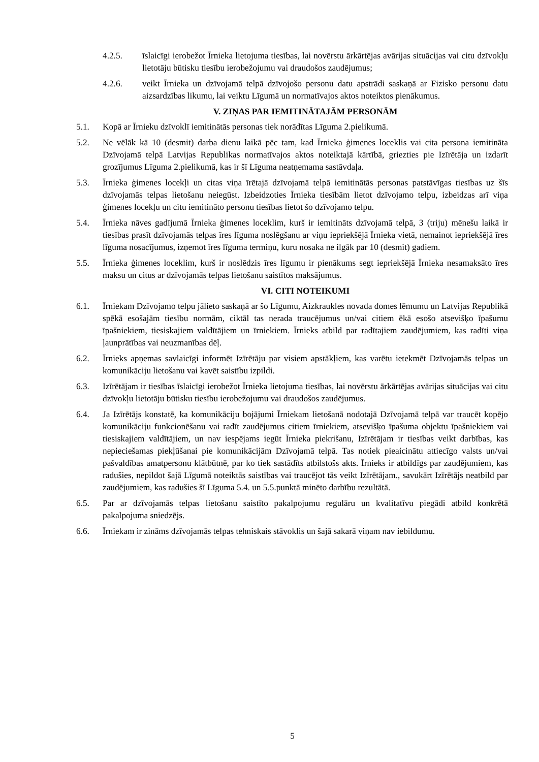4.2.5. īslaicīgi ierobežot Īrnieka lietojuma tiesības, lai novērstu ārkārtējas avārijas situācijas vai citu dzīvokļu lietotāju būtisku tiesību ierobežojumu vai draudošos zaudējumus;
4.2.6. veikt Īrnieka un dzīvojamā telpā dzīvojošo personu datu apstrādi saskaņā ar Fizisko personu datu aizsardzības likumu, lai veiktu Līgumā un normatīvajos aktos noteiktos pienākumus.
V. ZIŅAS PAR IEMITINĀTAJĀM PERSONĀM
5.1. Kopā ar Īrnieku dzīvoklī iemitinātās personas tiek norādītas Līguma 2.pielikumā.
5.2. Ne vēlāk kā 10 (desmit) darba dienu laikā pēc tam, kad Īrnieka ģimenes loceklis vai cita persona iemitināta Dzīvojamā telpā Latvijas Republikas normatīvajos aktos noteiktajā kārtībā, griezties pie Izīrētāja un izdarīt grozījumus Līguma 2.pielikumā, kas ir šī Līguma neatņemama sastāvdaļa.
5.3. Īrnieka ģimenes locekļi un citas viņa īrētajā dzīvojamā telpā iemitinātās personas patstāvīgas tiesības uz šīs dzīvojamās telpas lietošanu neiegūst. Izbeidzoties Īrnieka tiesībām lietot dzīvojamo telpu, izbeidzas arī viņa ģimenes locekļu un citu iemitināto personu tiesības lietot šo dzīvojamo telpu.
5.4. Īrnieka nāves gadījumā Īrnieka ģimenes loceklim, kurš ir iemitināts dzīvojamā telpā, 3 (triju) mēnešu laikā ir tiesības prasīt dzīvojamās telpas īres līguma noslēgšanu ar viņu iepriekšējā Īrnieka vietā, nemainot iepriekšējā īres līguma nosacījumus, izņemot īres līguma termiņu, kuru nosaka ne ilgāk par 10 (desmit) gadiem.
5.5. Īrnieka ģimenes loceklim, kurš ir noslēdzis īres līgumu ir pienākums segt iepriekšējā Īrnieka nesamaksāto īres maksu un citus ar dzīvojamās telpas lietošanu saistītos maksājumus.
VI. CITI NOTEIKUMI
6.1. Īrniekam Dzīvojamo telpu jālieto saskaņā ar šo Līgumu, Aizkraukles novada domes lēmumu un Latvijas Republikā spēkā esošajām tiesību normām, ciktāl tas nerada traucējumus un/vai citiem ēkā esošo atsevišķo īpašumu īpašniekiem, tiesiskajiem valdītājiem un īrniekiem. Īrnieks atbild par radītajiem zaudējumiem, kas radīti viņa ļaunprātības vai neuzmanības dēļ.
6.2. Īrnieks apņemas savlaicīgi informēt Izīrētāju par visiem apstākļiem, kas varētu ietekmēt Dzīvojamās telpas un komunikāciju lietošanu vai kavēt saistību izpildi.
6.3. Izīrētājam ir tiesības īslaicīgi ierobežot Īrnieka lietojuma tiesības, lai novērstu ārkārtējas avārijas situācijas vai citu dzīvokļu lietotāju būtisku tiesību ierobežojumu vai draudošos zaudējumus.
6.4. Ja Izīrētājs konstatē, ka komunikāciju bojājumi Īrniekam lietošanā nodotajā Dzīvojamā telpā var traucēt kopējo komunikāciju funkcionēšanu vai radīt zaudējumus citiem īrniekiem, atsevišķo īpašuma objektu īpašniekiem vai tiesiskajiem valdītājiem, un nav iespējams iegūt Īrnieka piekrišanu, Izīrētājam ir tiesības veikt darbības, kas nepieciešamas piekļūšanai pie komunikācijām Dzīvojamā telpā. Tas notiek pieaicinātu attiecīgo valsts un/vai pašvaldības amatpersonu klātbūtnē, par ko tiek sastādīts atbilstošs akts. Īrnieks ir atbildīgs par zaudējumiem, kas radušies, nepildot šajā Līgumā noteiktās saistības vai traucējot tās veikt Izīrētājam., savukārt Izīrētājs neatbild par zaudējumiem, kas radušies šī Līguma 5.4. un 5.5.punktā minēto darbību rezultātā.
6.5. Par ar dzīvojamās telpas lietošanu saistīto pakalpojumu regulāru un kvalitatīvu piegādi atbild konkrētā pakalpojuma sniedzējs.
6.6. Īrniekam ir zināms dzīvojamās telpas tehniskais stāvoklis un šajā sakarā viņam nav iebildumu.
5